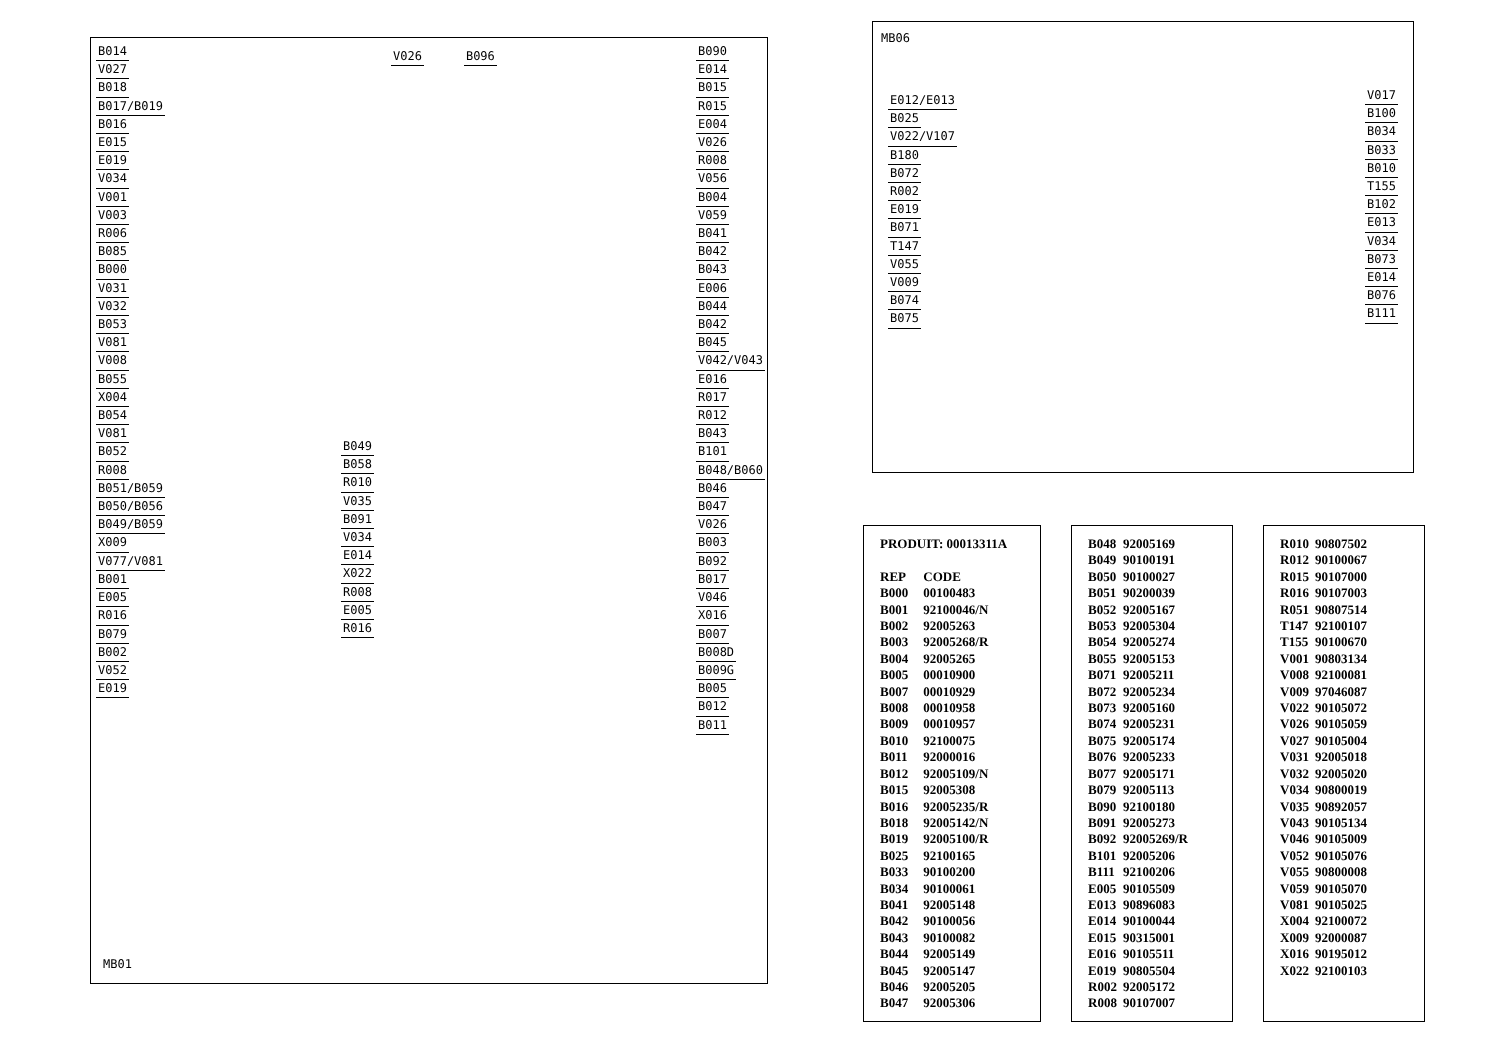B014
V027
B018
B017/B019
B016
E015
E019
V034
V001
V003
R006
B085
B000
V031
V032
B053
V081
V008
B055
X004
B054
V081
B052
R008
B051/B059
B050/B056
B049/B059
X009
V077/V081
B001
E005
R016
B079
B002
V052
E019
V026 B096
B090
E014
B015
R015
E004
V026
R008
V056
B004
V059
B041
B042
B043
E006
B044
B042
B045
V042/V043
E016
R017
R012
B043
B101
B048/B060
B046
B047
V026
B003
B092
B017
V046
X016
B007
B008D
B009G
B005
B012
B011
B049
B058
R010
V035
B091
V034
E014
X022
R008
E005
R016
MB01
MB06
E012/E013
B025
V022/V107
B180
B072
R002
E019
B071
T147
V055
V009
B074
B075
V017
B100
B034
B033
B010
T155
B102
E013
V034
B073
E014
B076
B111
| PRODUIT: 00013311A | |
| REP | CODE |
| B000 | 00100483 |
| B001 | 92100046/N |
| B002 | 92005263 |
| B003 | 92005268/R |
| B004 | 92005265 |
| B005 | 00010900 |
| B007 | 00010929 |
| B008 | 00010958 |
| B009 | 00010957 |
| B010 | 92100075 |
| B011 | 92000016 |
| B012 | 92005109/N |
| B015 | 92005308 |
| B016 | 92005235/R |
| B018 | 92005142/N |
| B019 | 92005100/R |
| B025 | 92100165 |
| B033 | 90100200 |
| B034 | 90100061 |
| B041 | 92005148 |
| B042 | 90100056 |
| B043 | 90100082 |
| B044 | 92005149 |
| B045 | 92005147 |
| B046 | 92005205 |
| B047 | 92005306 |
| B048 | 92005169 |
| B049 | 90100191 |
| B050 | 90100027 |
| B051 | 90200039 |
| B052 | 92005167 |
| B053 | 92005304 |
| B054 | 92005274 |
| B055 | 92005153 |
| B071 | 92005211 |
| B072 | 92005234 |
| B073 | 92005160 |
| B074 | 92005231 |
| B075 | 92005174 |
| B076 | 92005233 |
| B077 | 92005171 |
| B079 | 92005113 |
| B090 | 92100180 |
| B091 | 92005273 |
| B092 | 92005269/R |
| B101 | 92005206 |
| B111 | 92100206 |
| E005 | 90105509 |
| E013 | 90896083 |
| E014 | 90100044 |
| E015 | 90315001 |
| E016 | 90105511 |
| E019 | 90805504 |
| R002 | 92005172 |
| R008 | 90107007 |
| R010 | 90807502 |
| R012 | 90100067 |
| R015 | 90107000 |
| R016 | 90107003 |
| R051 | 90807514 |
| T147 | 92100107 |
| T155 | 90100670 |
| V001 | 90803134 |
| V008 | 92100081 |
| V009 | 97046087 |
| V022 | 90105072 |
| V026 | 90105059 |
| V027 | 90105004 |
| V031 | 92005018 |
| V032 | 92005020 |
| V034 | 90800019 |
| V035 | 90892057 |
| V043 | 90105134 |
| V046 | 90105009 |
| V052 | 90105076 |
| V055 | 90800008 |
| V059 | 90105070 |
| V081 | 90105025 |
| X004 | 92100072 |
| X009 | 92000087 |
| X016 | 90195012 |
| X022 | 92100103 |